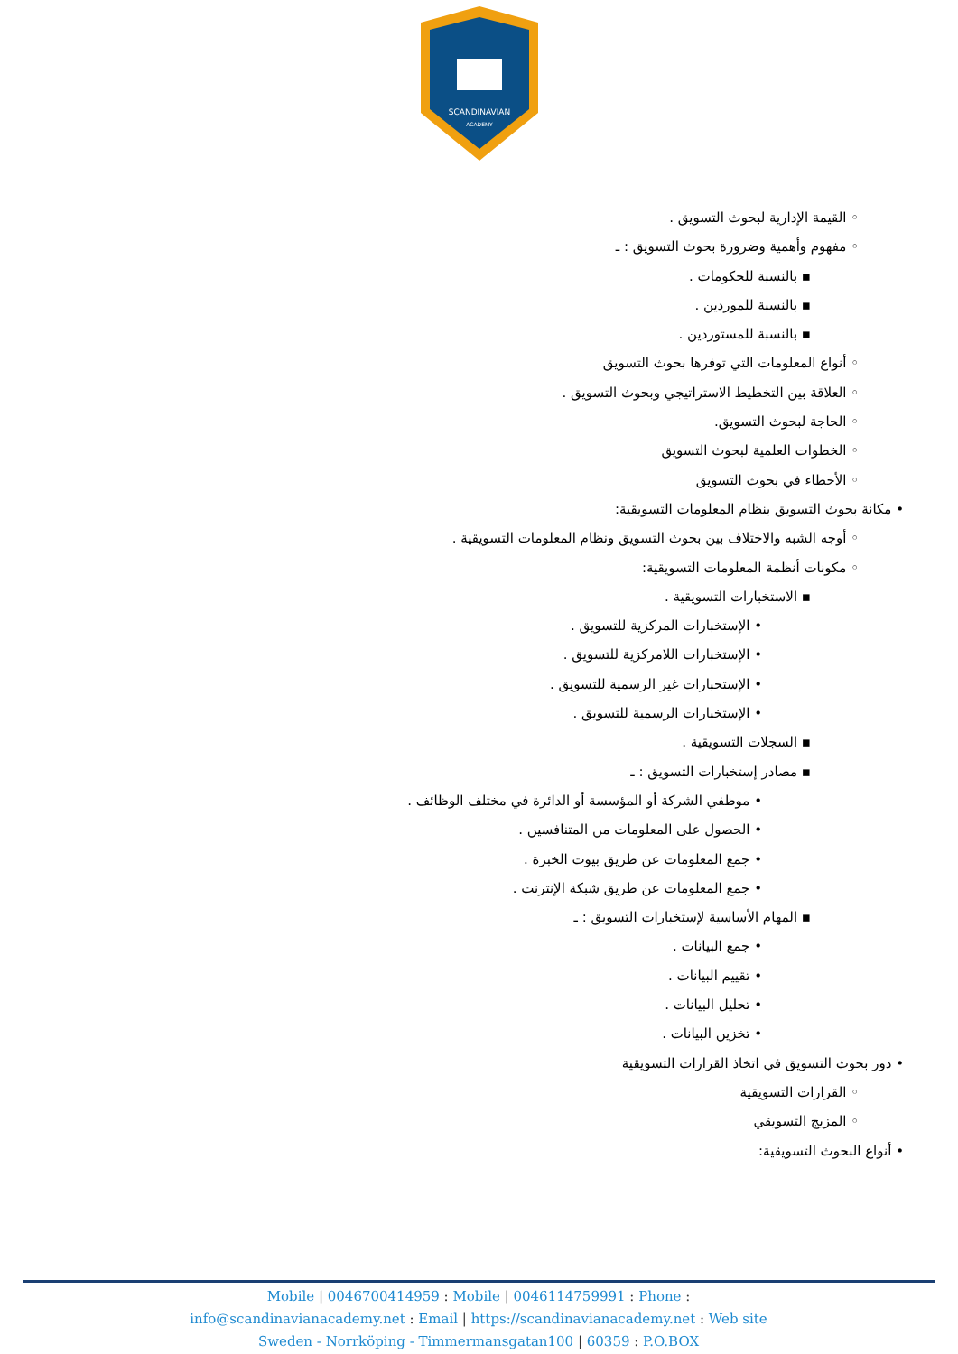SCANDINAVIAN
ACADEMY
◦ القيمة الإدارية لبحوث التسويق .
◦ مفهوم وأهمية وضرورة بحوث التسويق : ـ
▪ بالنسبة للحكومات .
▪ بالنسبة للموردين .
▪ بالنسبة للمستوردين .
◦ أنواع المعلومات التي توفرها بحوث التسويق
◦ العلاقة بين التخطيط الاستراتيجي وبحوث التسويق .
◦ الحاجة لبحوث التسويق.
◦ الخطوات العلمية لبحوث التسويق
◦ الأخطاء في بحوث التسويق
• مكانة بحوث التسويق بنظام المعلومات التسويقية:
◦ أوجه الشبه والاختلاف بين بحوث التسويق ونظام المعلومات التسويقية .
◦ مكونات أنظمة المعلومات التسويقية:
▪ الاستخبارات التسويقية .
• الإستخبارات المركزية للتسويق .
• الإستخبارات اللامركزية للتسويق .
• الإستخبارات غير الرسمية للتسويق .
• الإستخبارات الرسمية للتسويق .
▪ السجلات التسويقية .
▪ مصادر إستخبارات التسويق : ـ
• موظفي الشركة أو المؤسسة أو الدائرة في مختلف الوظائف .
• الحصول على المعلومات من المتنافسين .
• جمع المعلومات عن طريق بيوت الخبرة .
• جمع المعلومات عن طريق شبكة الإنترنت .
▪ المهام الأساسية لإستخبارات التسويق : ـ
• جمع البيانات .
• تقييم البيانات .
• تحليل البيانات .
• تخزين البيانات .
• دور بحوث التسويق في اتخاذ القرارات التسويقية
◦ القرارات التسويقية
◦ المزيج التسويقي
• أنواع البحوث التسويقية:
Mobile | 0046700414959 : Mobile | 0046114759991 : Phone :
info@scandinavianacademy.net : Email | https://scandinavianacademy.net : Web site
Sweden - Norrköping - Timmermansgatan100 | 60359 : P.O.BOX